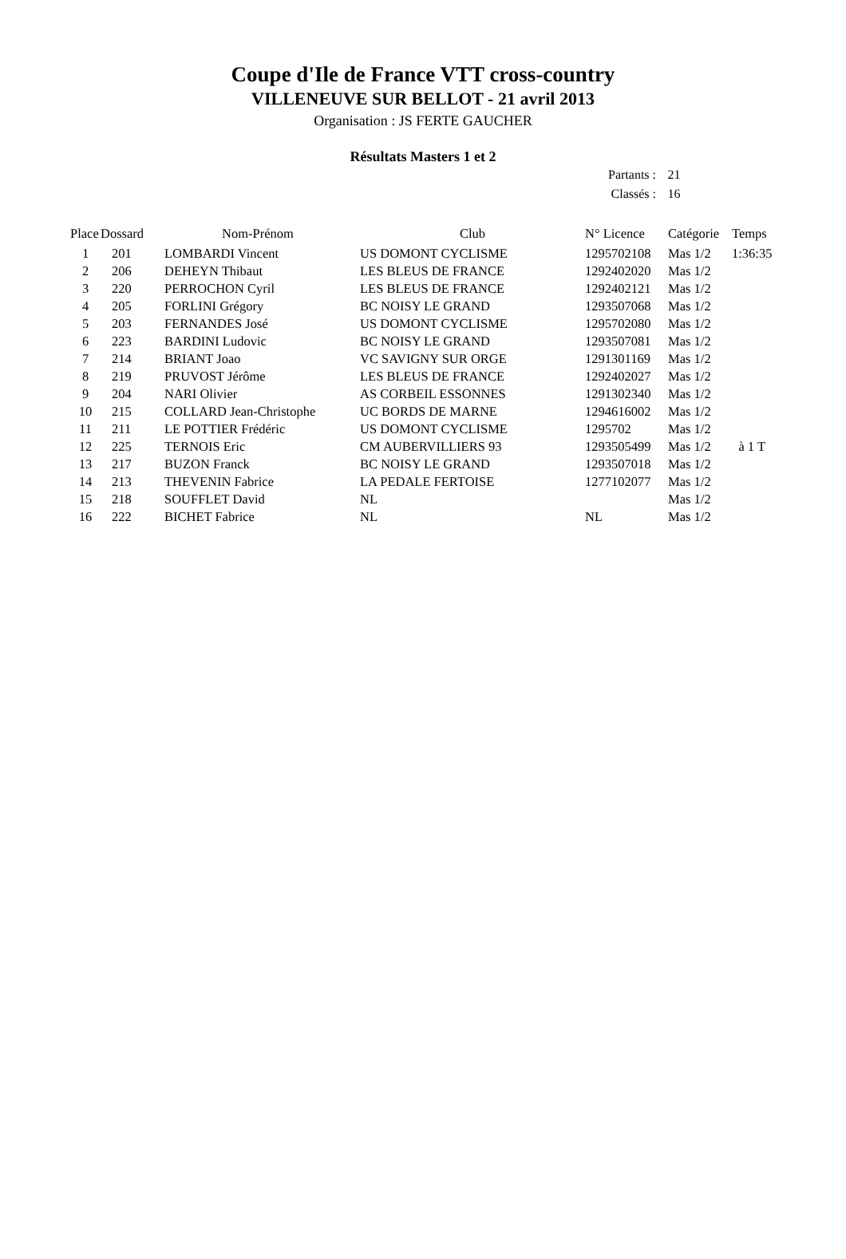Coupe d'Ile de France VTT cross-country
VILLENEUVE SUR BELLOT - 21 avril 2013
Organisation : JS FERTE GAUCHER
Résultats Masters 1 et 2
Partants : 21
Classés : 16
| Place | Dossard | Nom-Prénom | Club | N° Licence | Catégorie | Temps |
| --- | --- | --- | --- | --- | --- | --- |
| 1 | 201 | LOMBARDI Vincent | US DOMONT CYCLISME | 1295702108 | Mas 1/2 | 1:36:35 |
| 2 | 206 | DEHEYN Thibaut | LES BLEUS DE FRANCE | 1292402020 | Mas 1/2 | |
| 3 | 220 | PERROCHON Cyril | LES BLEUS DE FRANCE | 1292402121 | Mas 1/2 | |
| 4 | 205 | FORLINI Grégory | BC NOISY LE GRAND | 1293507068 | Mas 1/2 | |
| 5 | 203 | FERNANDES José | US DOMONT CYCLISME | 1295702080 | Mas 1/2 | |
| 6 | 223 | BARDINI Ludovic | BC NOISY LE GRAND | 1293507081 | Mas 1/2 | |
| 7 | 214 | BRIANT Joao | VC SAVIGNY SUR ORGE | 1291301169 | Mas 1/2 | |
| 8 | 219 | PRUVOST Jérôme | LES BLEUS DE FRANCE | 1292402027 | Mas 1/2 | |
| 9 | 204 | NARI Olivier | AS CORBEIL ESSONNES | 1291302340 | Mas 1/2 | |
| 10 | 215 | COLLARD Jean-Christophe | UC BORDS DE MARNE | 1294616002 | Mas 1/2 | |
| 11 | 211 | LE POTTIER Frédéric | US DOMONT CYCLISME | 1295702 | Mas 1/2 | |
| 12 | 225 | TERNOIS Eric | CM AUBERVILLIERS 93 | 1293505499 | Mas 1/2 | à 1 T |
| 13 | 217 | BUZON Franck | BC NOISY LE GRAND | 1293507018 | Mas 1/2 | |
| 14 | 213 | THEVENIN Fabrice | LA PEDALE FERTOISE | 1277102077 | Mas 1/2 | |
| 15 | 218 | SOUFFLET David | NL | | Mas 1/2 | |
| 16 | 222 | BICHET Fabrice | NL | NL | Mas 1/2 | |